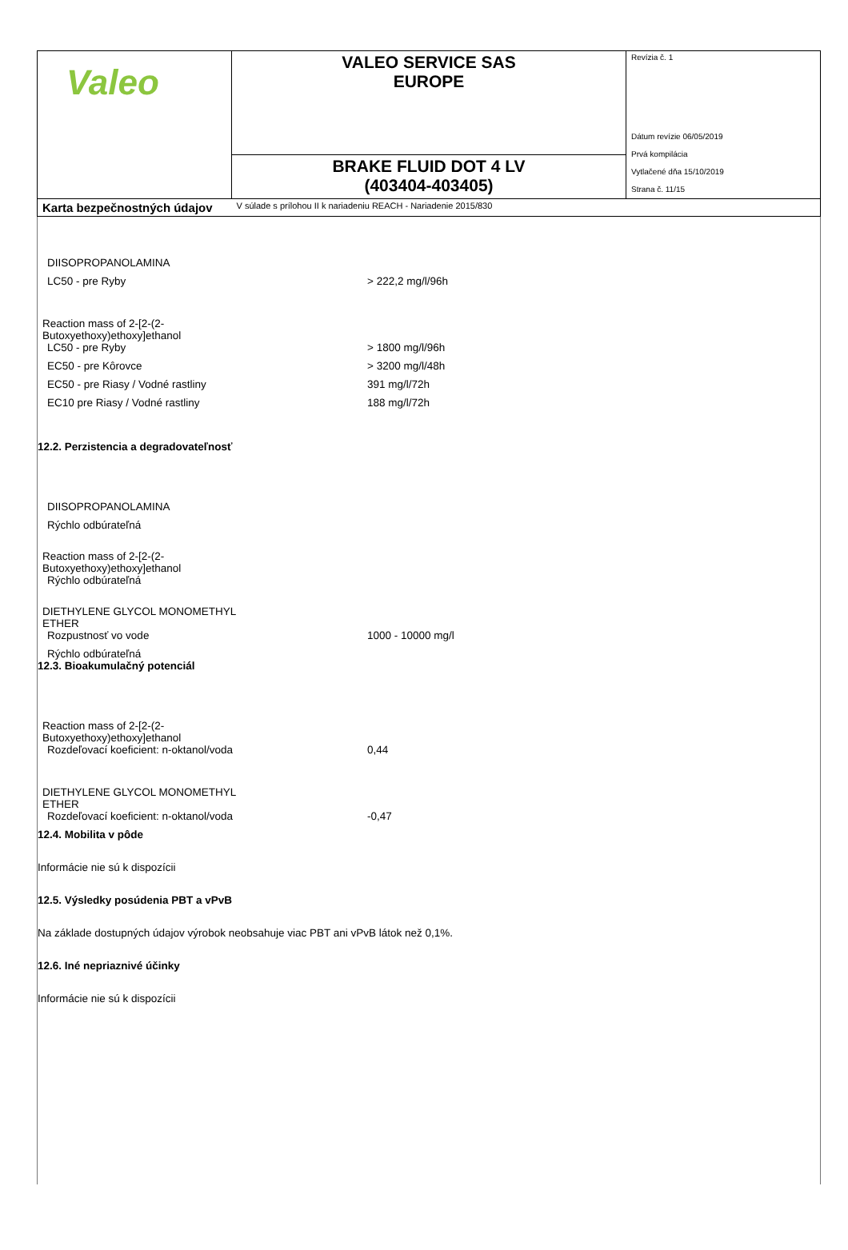| Valeo | VALEO SERVICE SAS EUROPE | Revízia č. 1 Dátum revízie 06/05/2019 Prvá kompilácia Vytlačené dňa 15/10/2019 Strana č. 11/15 |
| | BRAKE FLUID DOT 4 LV (403404-403405) | |
| Karta bezpečnostných údajov | V súlade s prílohou II k nariadeniu REACH - Nariadenie 2015/830 | |
DIISOPROPANOLAMINA
LC50 - pre Ryby > 222,2 mg/l/96h
Reaction mass of 2-[2-(2-
Butoxyethoxy)ethoxy]ethanol
LC50 - pre Ryby > 1800 mg/l/96h
EC50 - pre Kôrovce > 3200 mg/l/48h
EC50 - pre Riasy / Vodné rastliny 391 mg/l/72h
EC10 pre Riasy / Vodné rastliny 188 mg/l/72h
12.2. Perzistencia a degradovateľnosť
DIISOPROPANOLAMINA
Rýchlo odbúrateľná
Reaction mass of 2-[2-(2-
Butoxyethoxy)ethoxy]ethanol
Rýchlo odbúrateľná
DIETHYLENE GLYCOL MONOMETHYL
ETHER
Rozpustnosť vo vode 1000 - 10000 mg/l
Rýchlo odbúrateľná
12.3. Bioakumulačný potenciál
Reaction mass of 2-[2-(2-
Butoxyethoxy)ethoxy]ethanol
Rozdeľovací koeficient: n-oktanol/voda 0,44
DIETHYLENE GLYCOL MONOMETHYL
ETHER
Rozdeľovací koeficient: n-oktanol/voda -0,47
12.4. Mobilita v pôde
Informácie nie sú k dispozícii
12.5. Výsledky posúdenia PBT a vPvB
Na základe dostupných údajov výrobok neobsahuje viac PBT ani vPvB látok než 0,1%.
12.6. Iné nepriaznivé účinky
Informácie nie sú k dispozícii